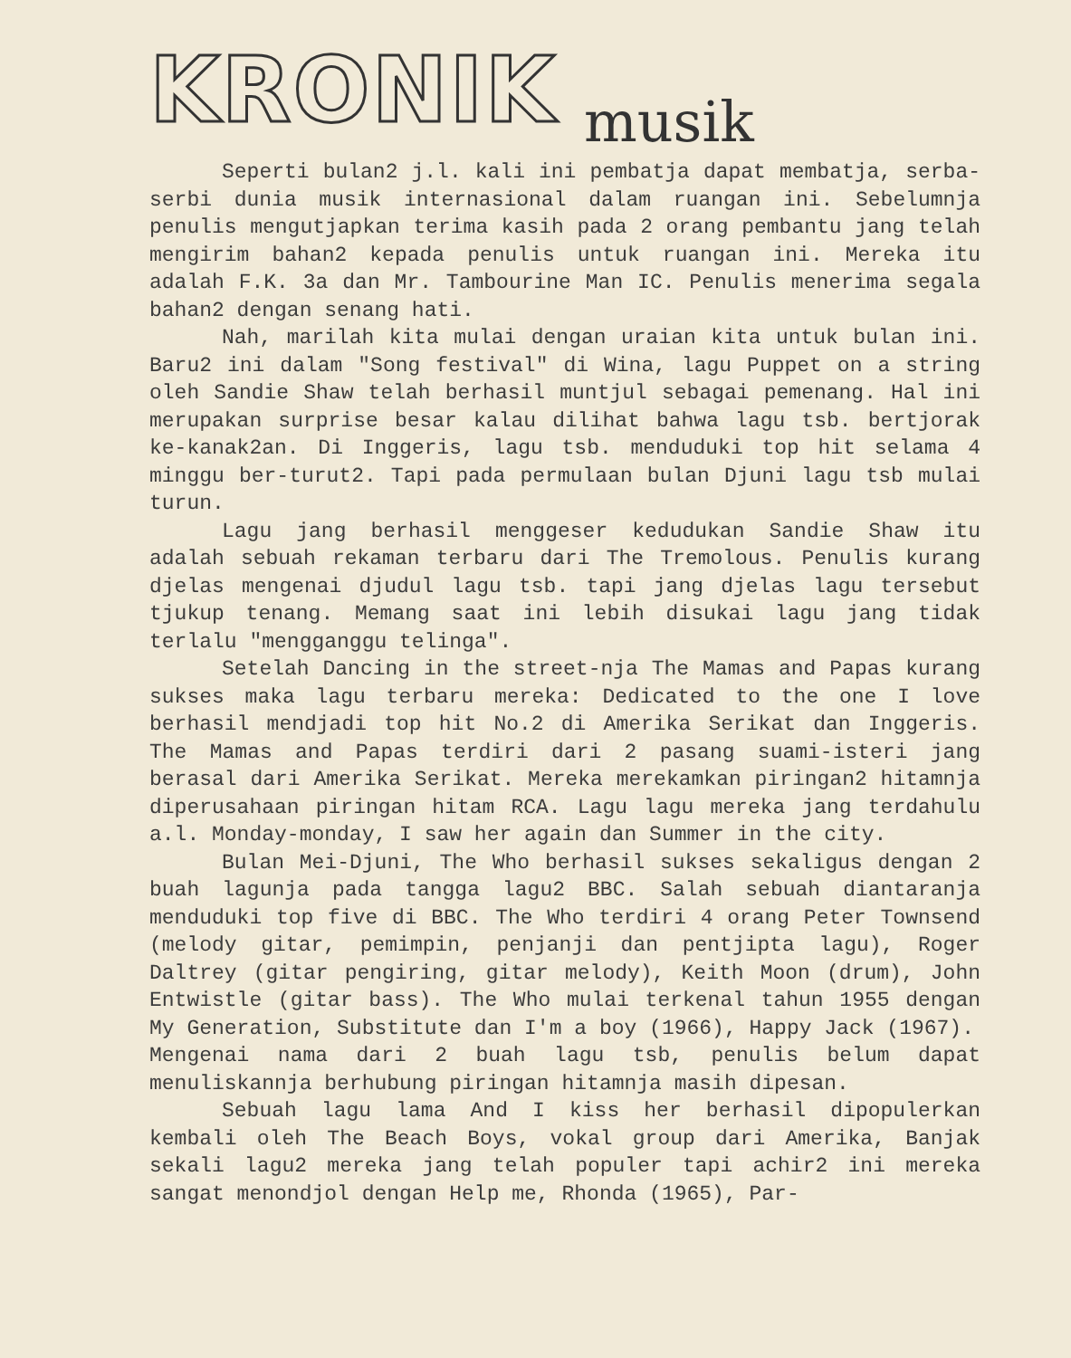KRONIK musik
Seperti bulan2 j.l. kali ini pembatja dapat membatja, serba-serbi dunia musik internasional dalam ruangan ini. Sebelumnja penulis mengutjapkan terima kasih pada 2 orang pembantu jang telah mengirim bahan2 kepada penulis untuk ruangan ini. Mereka itu adalah F.K. 3a dan Mr. Tambourine Man IC. Penulis menerima segala bahan2 dengan senang hati.
Nah, marilah kita mulai dengan uraian kita untuk bulan ini. Baru2 ini dalam "Song festival" di Wina, lagu Puppet on a string oleh Sandie Shaw telah berhasil muntjul sebagai pemenang. Hal ini merupakan surprise besar kalau dilihat bahwa lagu tsb. bertjorak ke-kanak2an. Di Inggeris, lagu tsb. menduduki top hit selama 4 minggu ber-turut2. Tapi pada permulaan bulan Djuni lagu tsb mulai turun.
Lagu jang berhasil menggeser kedudukan Sandie Shaw itu adalah sebuah rekaman terbaru dari The Tremolous. Penulis kurang djelas mengenai djudul lagu tsb. tapi jang djelas lagu tersebut tjukup tenang. Memang saat ini lebih disukai lagu jang tidak terlalu "mengganggu telinga".
Setelah Dancing in the street-nja The Mamas and Papas kurang sukses maka lagu terbaru mereka: Dedicated to the one I love berhasil mendjadi top hit No.2 di Amerika Serikat dan Inggeris. The Mamas and Papas terdiri dari 2 pasang suami-isteri jang berasal dari Amerika Serikat. Mereka merekamkan piringan2 hitamnja diperusahaan piringan hitam RCA. Lagu lagu mereka jang terdahulu a.l. Monday-monday, I saw her again dan Summer in the city.
Bulan Mei-Djuni, The Who berhasil sukses sekaligus dengan 2 buah lagunja pada tangga lagu2 BBC. Salah sebuah diantaranja menduduki top five di BBC. The Who terdiri 4 orang Peter Townsend (melody gitar, pemimpin, penjanji dan pentjipta lagu), Roger Daltrey (gitar pengiring, gitar melody), Keith Moon (drum), John Entwistle (gitar bass). The Who mulai terkenal tahun 1955 dengan My Generation, Substitute dan I'm a boy (1966), Happy Jack (1967).
Mengenai nama dari 2 buah lagu tsb, penulis belum dapat menuliskannja berhubung piringan hitamnja masih dipesan.
Sebuah lagu lama And I kiss her berhasil dipopulerkan kembali oleh The Beach Boys, vokal group dari Amerika, Banjak sekali lagu2 mereka jang telah populer tapi achir2 ini mereka sangat menondjol dengan Help me, Rhonda (1965), Par-